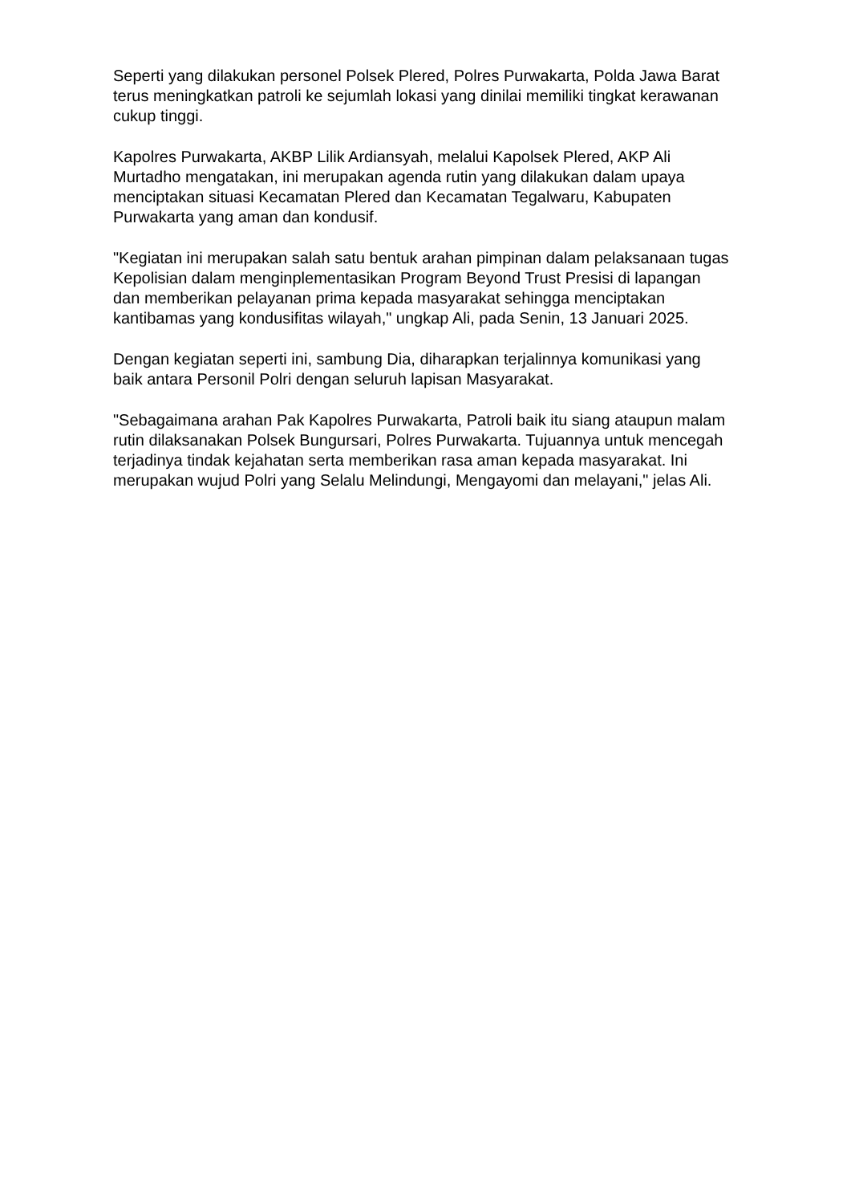Seperti yang dilakukan personel Polsek Plered, Polres Purwakarta, Polda Jawa Barat terus meningkatkan patroli ke sejumlah lokasi yang dinilai memiliki tingkat kerawanan cukup tinggi.
Kapolres Purwakarta, AKBP Lilik Ardiansyah, melalui Kapolsek Plered, AKP Ali Murtadho mengatakan, ini merupakan agenda rutin yang dilakukan dalam upaya menciptakan situasi Kecamatan Plered dan Kecamatan Tegalwaru, Kabupaten Purwakarta yang aman dan kondusif.
"Kegiatan ini merupakan salah satu bentuk arahan pimpinan dalam pelaksanaan tugas Kepolisian dalam menginplementasikan Program Beyond Trust Presisi di lapangan dan memberikan pelayanan prima kepada masyarakat sehingga menciptakan kantibamas yang kondusifitas wilayah," ungkap Ali, pada Senin, 13 Januari 2025.
Dengan kegiatan seperti ini, sambung Dia, diharapkan terjalinnya komunikasi yang baik antara Personil Polri dengan seluruh lapisan Masyarakat.
"Sebagaimana arahan Pak Kapolres Purwakarta, Patroli baik itu siang ataupun malam rutin dilaksanakan Polsek Bungursari, Polres Purwakarta. Tujuannya untuk mencegah terjadinya tindak kejahatan serta memberikan rasa aman kepada masyarakat. Ini merupakan wujud Polri yang Selalu Melindungi, Mengayomi dan melayani," jelas Ali.